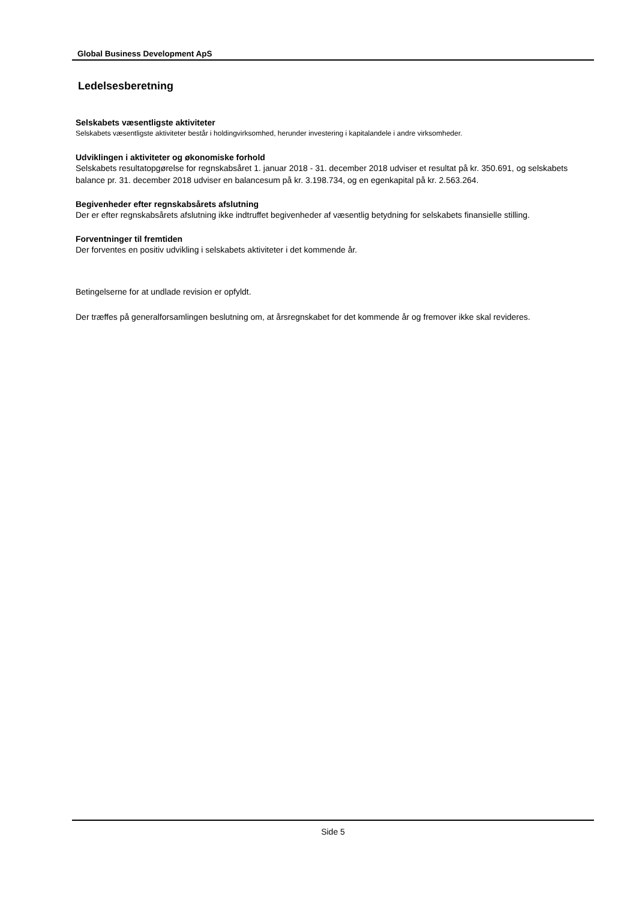Global Business Development ApS
Ledelsesberetning
Selskabets væsentligste aktiviteter
Selskabets væsentligste aktiviteter består i holdingvirksomhed, herunder investering i kapitalandele i andre virksomheder.
Udviklingen i aktiviteter og økonomiske forhold
Selskabets resultatopgørelse for regnskabsåret 1. januar 2018 - 31. december 2018 udviser et resultat på kr. 350.691, og selskabets balance pr. 31. december 2018 udviser en balancesum på kr. 3.198.734, og en egenkapital på kr. 2.563.264.
Begivenheder efter regnskabsårets afslutning
Der er efter regnskabsårets afslutning ikke indtruffet begivenheder af væsentlig betydning for selskabets finansielle stilling.
Forventninger til fremtiden
Der forventes en positiv udvikling i selskabets aktiviteter i det kommende år.
Betingelserne for at undlade revision er opfyldt.
Der træffes på generalforsamlingen beslutning om, at årsregnskabet for det kommende år og fremover ikke skal revideres.
Side 5